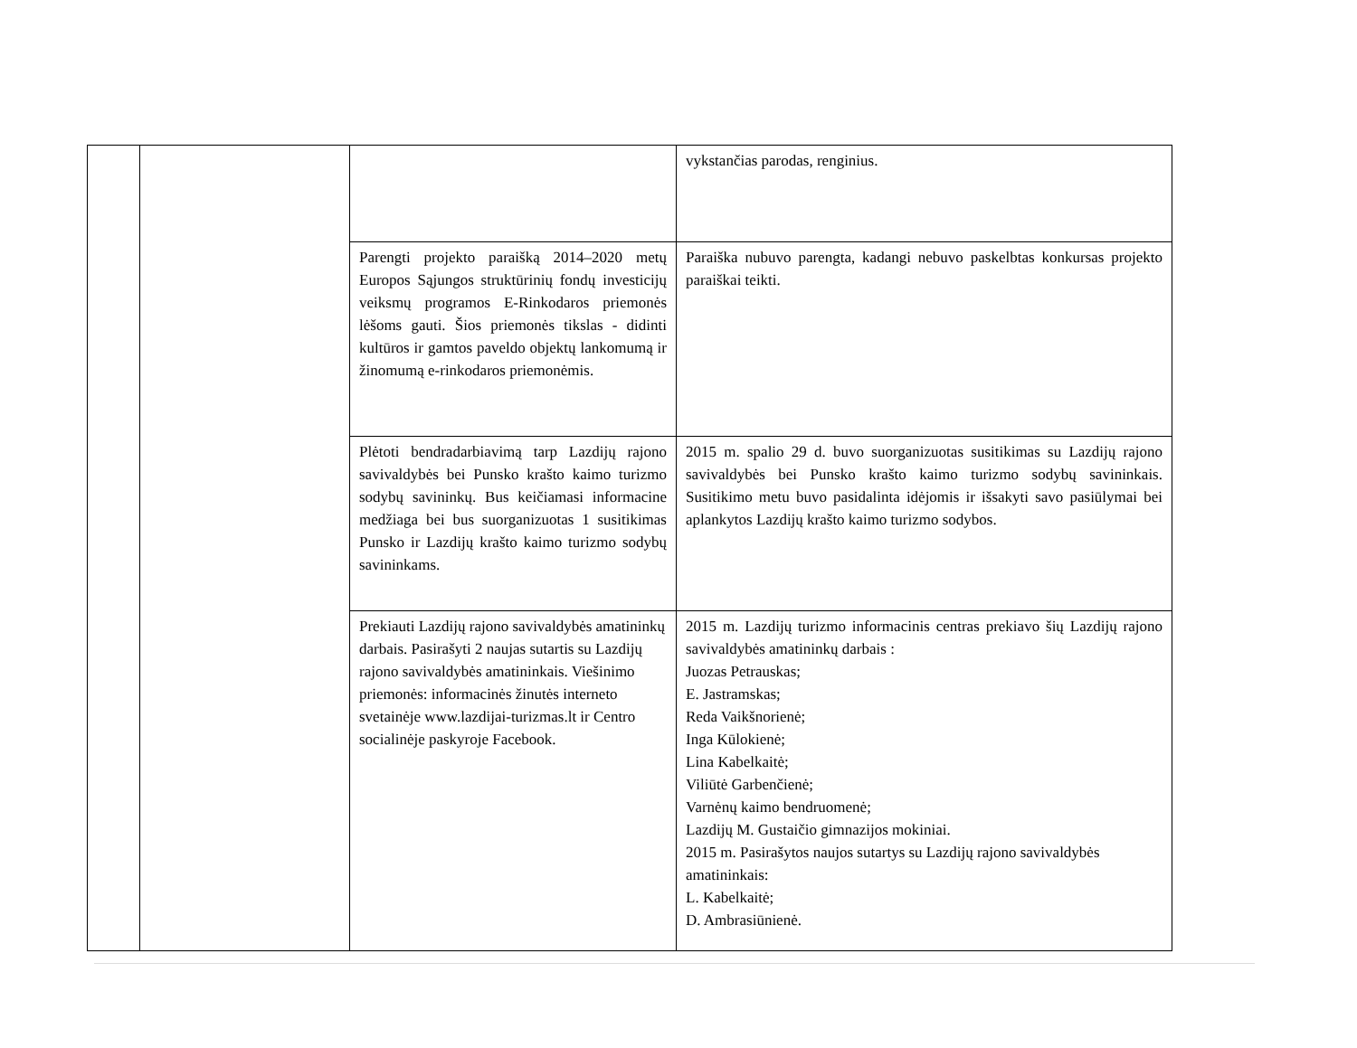| | | | vykstančias parodas, renginius. |
| | | Parengti projekto paraišką 2014–2020 metų Europos Sąjungos struktūrinių fondų investicijų veiksmų programos E-Rinkodaros priemonės lėšoms gauti. Šios priemonės tikslas - didinti kultūros ir gamtos paveldo objektų lankomumą ir žinomumą e-rinkodaros priemonėmis. | Paraiška nubuvo parengta, kadangi nebuvo paskelbtas konkursas projekto paraiškai teikti. |
| | | Plėtoti bendradarbiavimą tarp Lazdijų rajono savivaldybės bei Punsko krašto kaimo turizmo sodybų savininkų. Bus keičiamasi informacine medžiaga bei bus suorganizuotas 1 susitikimas Punsko ir Lazdijų krašto kaimo turizmo sodybų savininkams. | 2015 m. spalio 29 d. buvo suorganizuotas susitikimas su Lazdijų rajono savivaldybės bei Punsko krašto kaimo turizmo sodybų savininkais. Susitikimo metu buvo pasidalinta idėjomis ir išsakyti savo pasiūlymai bei aplankytos Lazdijų krašto kaimo turizmo sodybos. |
| | | Prekiauti Lazdijų rajono savivaldybės amatininkų darbais. Pasirašyti 2 naujas sutartis su Lazdijų rajono savivaldybės amatininkais. Viešinimo priemonės: informacinės žinutės interneto svetainėje www.lazdijai-turizmas.lt ir Centro socialinėje paskyroje Facebook. | 2015 m. Lazdijų turizmo informacinis centras prekiavo šių Lazdijų rajono savivaldybės amatininkų darbais : Juozas Petrauskas; E. Jastramskas; Reda Vaikšnorienė; Inga Kūlokienė; Lina Kabelkaitė; Viliūtė Garbenčienė; Varnėnų kaimo bendruomenė; Lazdijų M. Gustaičio gimnazijos mokiniai. 2015 m. Pasirašytos naujos sutartys su Lazdijų rajono savivaldybės amatininkais: L. Kabelkaitė; D. Ambrasiūnienė. |